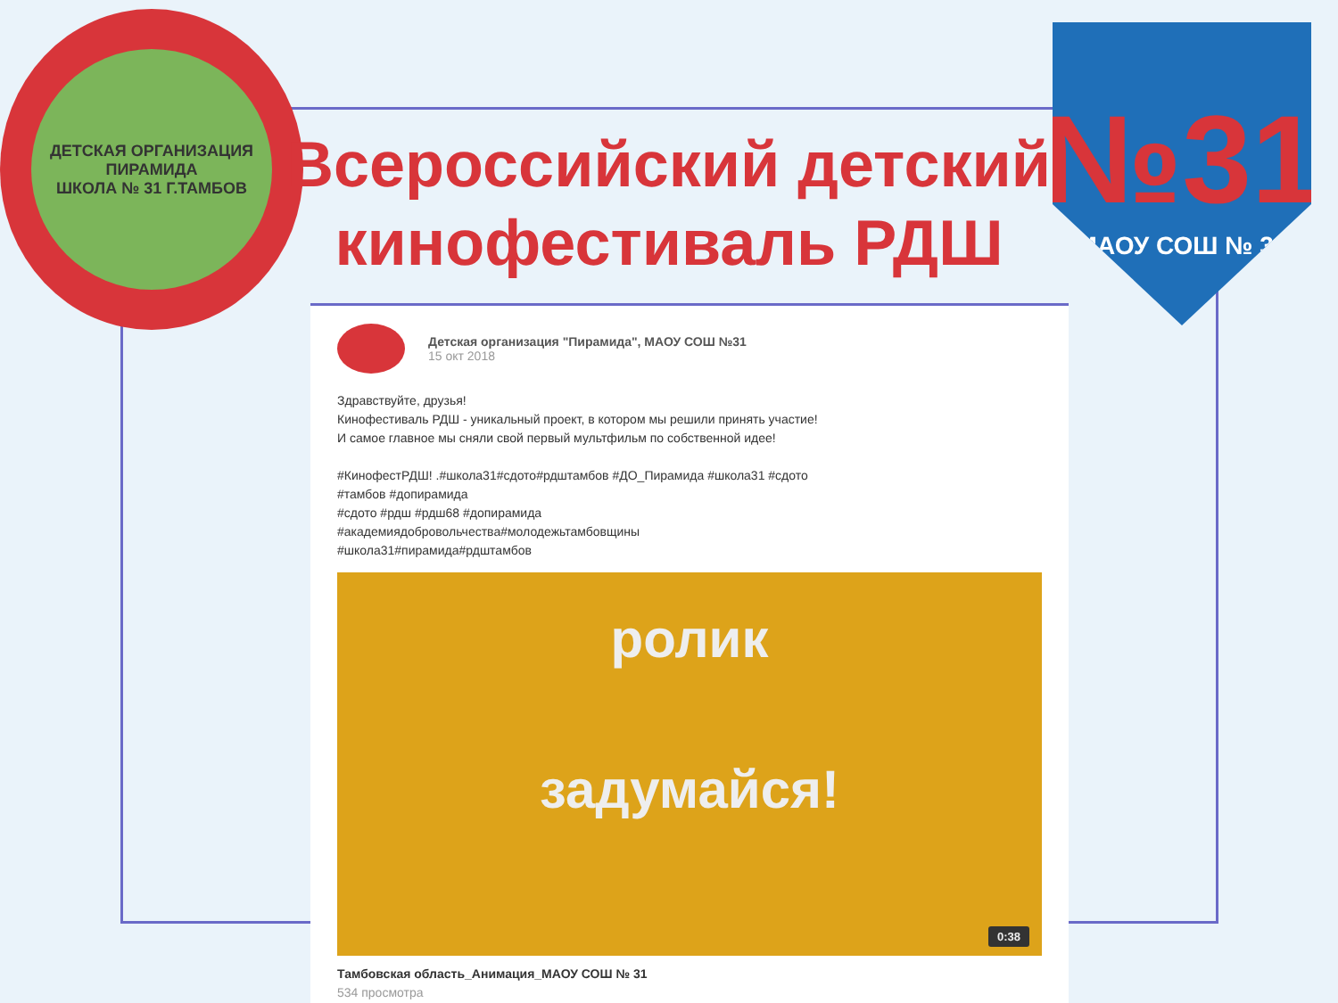ДЕТСКАЯ ОРГАНИЗАЦИЯ ПИРАМИДА
ШКОЛА № 31 Г.ТАМБОВ
№31
МАОУ СОШ № 31
Всероссийский детский кинофестиваль РДШ
Детская организация "Пирамида", МАОУ СОШ №31
15 окт 2018
Здравствуйте, друзья!
Кинофестиваль РДШ - уникальный проект, в котором мы решили принять участие!
И самое главное мы сняли свой первый мультфильм по собственной идее!
#КинофестРДШ! .#школа31#сдото#рдштамбов #ДО_Пирамида #школа31 #сдото
#тамбов #допирамида
#сдото #рдш #рдш68 #допирамида
#академиядобровольчества#молодежьтамбовщины
#школа31#пирамида#рдштамбов
ролик
задумайся!
0:38
Тамбовская область_Анимация_МАОУ СОШ № 31
534 просмотра